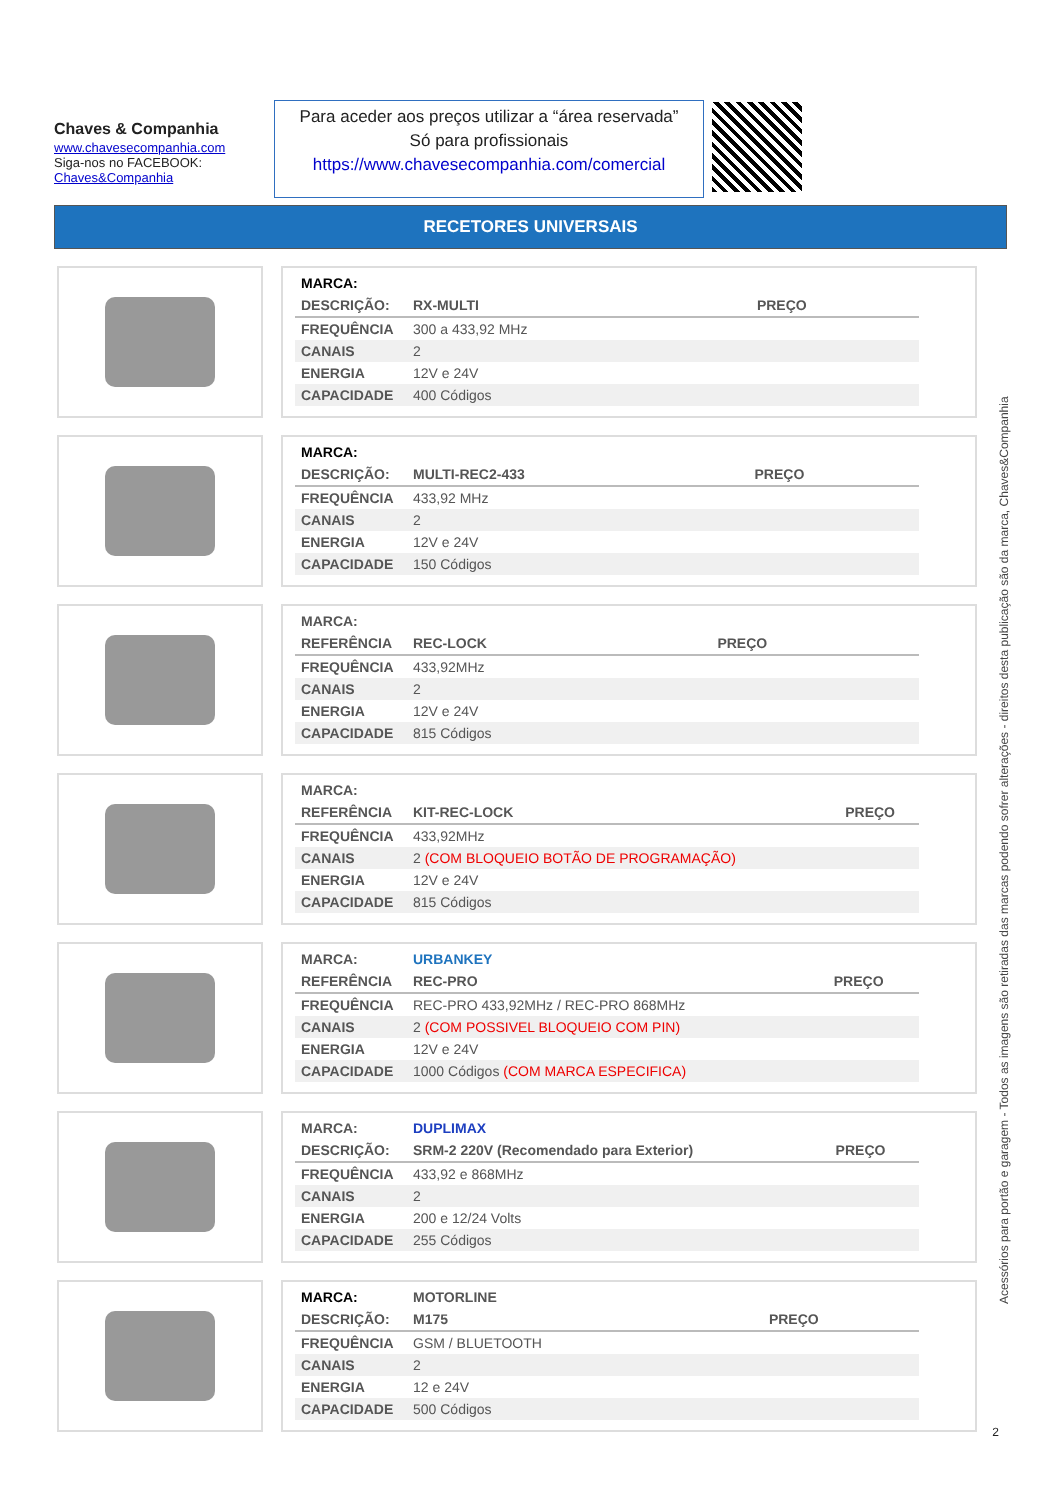Chaves & Companhia
www.chavesecompanhia.com
Siga-nos no FACEBOOK:
Chaves&Companhia
Para aceder aos preços utilizar a “área reservada”
Só para profissionais
https://www.chavesecompanhia.com/comercial
RECETORES UNIVERSAIS
| MARCA: | | |
| DESCRIÇÃO: | RX-MULTI | PREÇO |
| FREQUÊNCIA | 300 a 433,92 MHz | |
| CANAIS | 2 | |
| ENERGIA | 12V e 24V | |
| CAPACIDADE | 400 Códigos | |
| MARCA: | | |
| DESCRIÇÃO: | MULTI-REC2-433 | PREÇO |
| FREQUÊNCIA | 433,92 MHz | |
| CANAIS | 2 | |
| ENERGIA | 12V e 24V | |
| CAPACIDADE | 150 Códigos | |
| MARCA: | | |
| REFERÊNCIA | REC-LOCK | PREÇO |
| FREQUÊNCIA | 433,92MHz | |
| CANAIS | 2 | |
| ENERGIA | 12V e 24V | |
| CAPACIDADE | 815 Códigos | |
| MARCA: | | |
| REFERÊNCIA | KIT-REC-LOCK | PREÇO |
| FREQUÊNCIA | 433,92MHz | |
| CANAIS | 2 (COM BLOQUEIO BOTÃO DE PROGRAMAÇÃO) | |
| ENERGIA | 12V e 24V | |
| CAPACIDADE | 815 Códigos | |
| MARCA: | URBANKEY | |
| REFERÊNCIA | REC-PRO | PREÇO |
| FREQUÊNCIA | REC-PRO 433,92MHz / REC-PRO 868MHz | |
| CANAIS | 2 (COM POSSIVEL BLOQUEIO COM PIN) | |
| ENERGIA | 12V e 24V | |
| CAPACIDADE | 1000 Códigos (COM MARCA ESPECIFICA) | |
| MARCA: | DUPLIMAX | |
| DESCRIÇÃO: | SRM-2 220V (Recomendado para Exterior) | PREÇO |
| FREQUÊNCIA | 433,92 e 868MHz | |
| CANAIS | 2 | |
| ENERGIA | 200 e 12/24 Volts | |
| CAPACIDADE | 255 Códigos | |
| MARCA: | MOTORLINE | |
| DESCRIÇÃO: | M175 | PREÇO |
| FREQUÊNCIA | GSM / BLUETOOTH | |
| CANAIS | 2 | |
| ENERGIA | 12 e 24V | |
| CAPACIDADE | 500 Códigos | |
Acessórios para portão e garagem - Todos as imagens são retiradas das marcas podendo sofrer alterações - direitos desta publicação são da marca, Chaves&Companhia
2